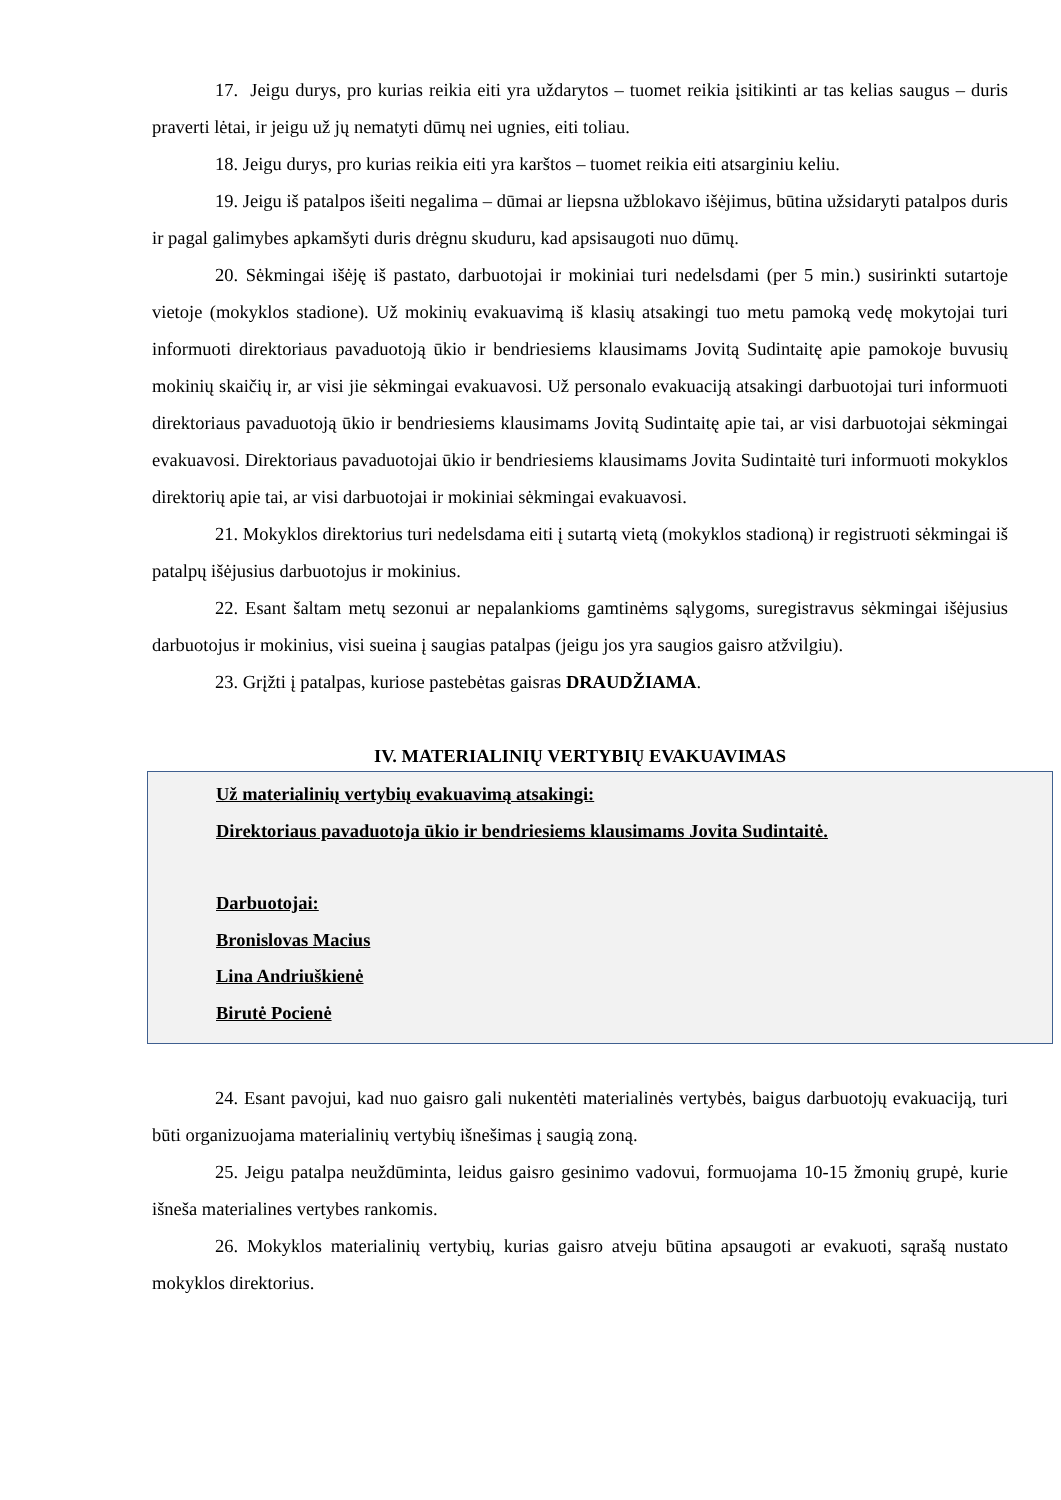17. Jeigu durys, pro kurias reikia eiti yra uždarytos – tuomet reikia įsitikinti ar tas kelias saugus – duris praverti lėtai, ir jeigu už jų nematyti dūmų nei ugnies, eiti toliau.
18. Jeigu durys, pro kurias reikia eiti yra karštos – tuomet reikia eiti atsarginiu keliu.
19. Jeigu iš patalpos išeiti negalima – dūmai ar liepsna užblokavo išėjimus, būtina užsidaryti patalpos duris ir pagal galimybes apkamšyti duris drėgnu skuduru, kad apsisaugoti nuo dūmų.
20. Sėkmingai išėję iš pastato, darbuotojai ir mokiniai turi nedelsdami (per 5 min.) susirinkti sutartoje vietoje (mokyklos stadione). Už mokinių evakuavimą iš klasių atsakingi tuo metu pamoką vedę mokytojai turi informuoti direktoriaus pavaduotoją ūkio ir bendriesiems klausimams Jovitą Sudintaitę apie pamokoje buvusių mokinių skaičių ir, ar visi jie sėkmingai evakuavosi. Už personalo evakuaciją atsakingi darbuotojai turi informuoti direktoriaus pavaduotoją ūkio ir bendriesiems klausimams Jovitą Sudintaitę apie tai, ar visi darbuotojai sėkmingai evakuavosi. Direktoriaus pavaduotojai ūkio ir bendriesiems klausimams Jovita Sudintaitė turi informuoti mokyklos direktorių apie tai, ar visi darbuotojai ir mokiniai sėkmingai evakuavosi.
21. Mokyklos direktorius turi nedelsdama eiti į sutartą vietą (mokyklos stadioną) ir registruoti sėkmingai iš patalpų išėjusius darbuotojus ir mokinius.
22. Esant šaltam metų sezonui ar nepalankioms gamtinėms sąlygoms, suregistravus sėkmingai išėjusius darbuotojus ir mokinius, visi sueina į saugias patalpas (jeigu jos yra saugios gaisro atžvilgiu).
23. Grįžti į patalpas, kuriose pastebėtas gaisras DRAUDŽIAMA.
IV. MATERIALINIŲ VERTYBIŲ EVAKUAVIMAS
Už materialinių vertybių evakuavimą atsakingi:
Direktoriaus pavaduotoja ūkio ir bendriesiems klausimams Jovita Sudintaitė.
Darbuotojai:
Bronislovas Macius
Lina Andriuškienė
Birutė Pocienė
24. Esant pavojui, kad nuo gaisro gali nukentėti materialinės vertybės, baigus darbuotojų evakuaciją, turi būti organizuojama materialinių vertybių išnešimas į saugią zoną.
25. Jeigu patalpa neuždūminta, leidus gaisro gesinimo vadovui, formuojama 10-15 žmonių grupė, kurie išneša materialines vertybes rankomis.
26. Mokyklos materialinių vertybių, kurias gaisro atveju būtina apsaugoti ar evakuoti, sąrašą nustato mokyklos direktorius.